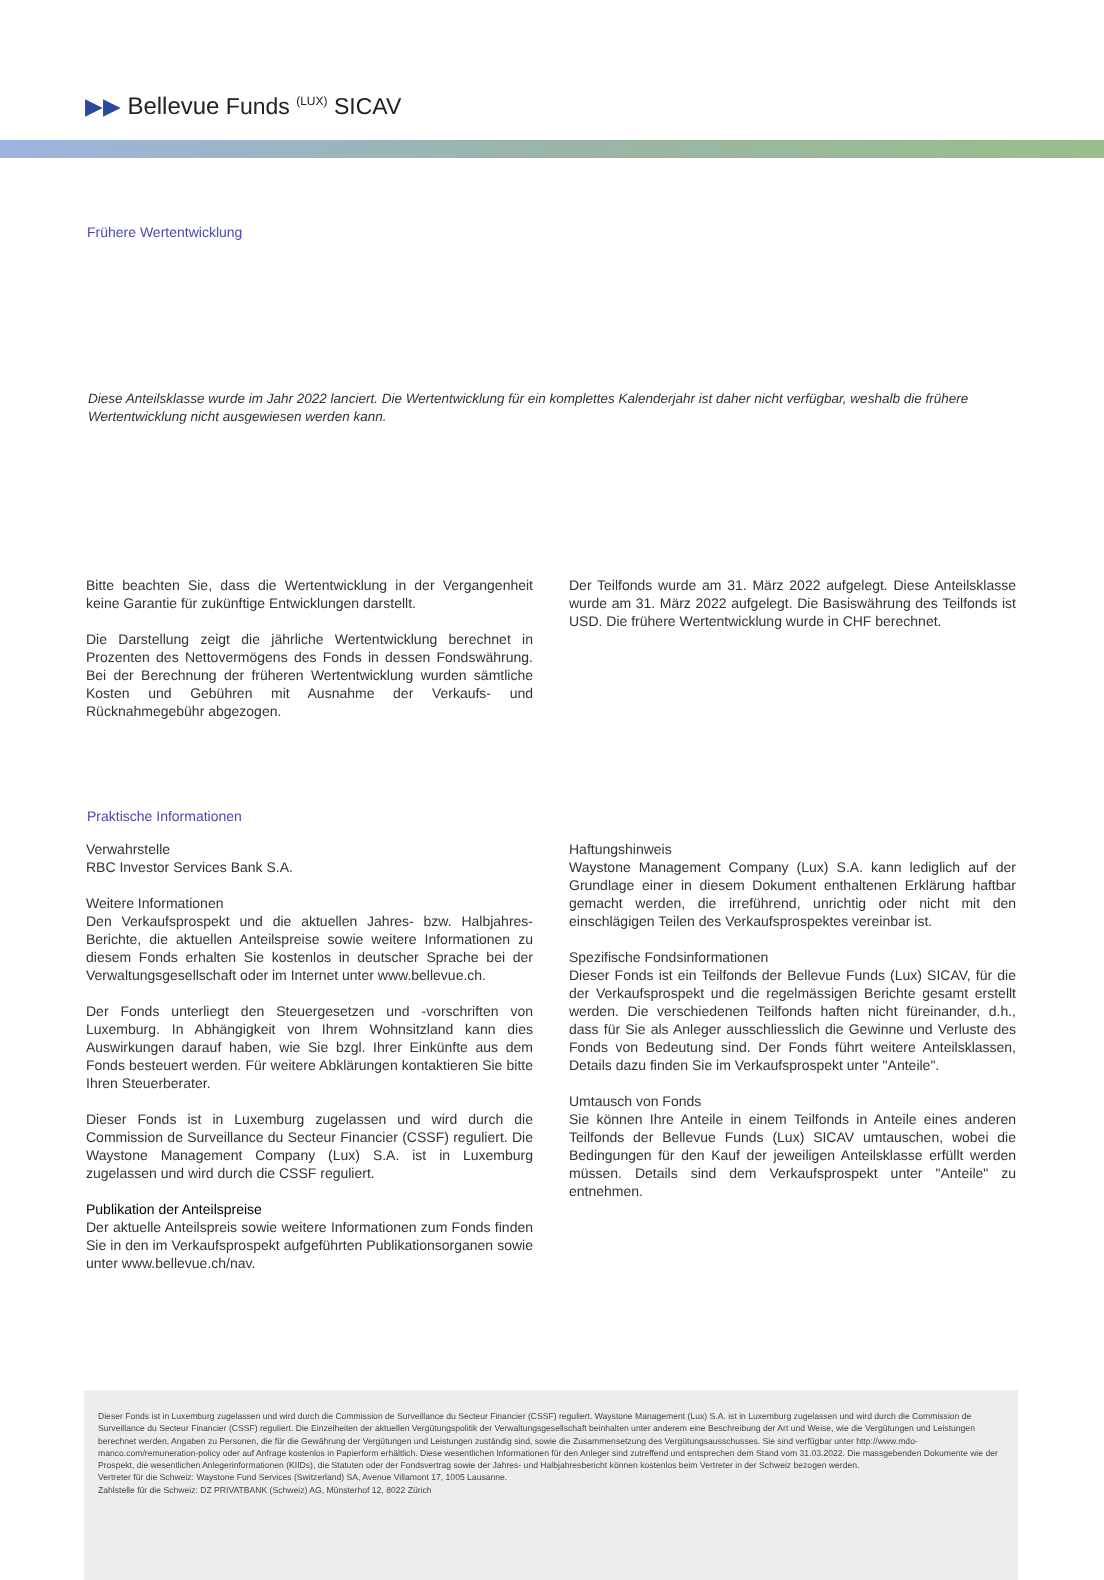▶▶ Bellevue Funds <sup>(LUX)</sup> SICAV
Frühere Wertentwicklung
Diese Anteilsklasse wurde im Jahr 2022 lanciert. Die Wertentwicklung für ein komplettes Kalenderjahr ist daher nicht verfügbar, weshalb die frühere Wertentwicklung nicht ausgewiesen werden kann.
Bitte beachten Sie, dass die Wertentwicklung in der Vergangenheit keine Garantie für zukünftige Entwicklungen darstellt.
Die Darstellung zeigt die jährliche Wertentwicklung berechnet in Prozenten des Nettovermögens des Fonds in dessen Fondswährung. Bei der Berechnung der früheren Wertentwicklung wurden sämtliche Kosten und Gebühren mit Ausnahme der Verkaufs- und Rücknahmegebühr abgezogen.
Der Teilfonds wurde am 31. März 2022 aufgelegt. Diese Anteilsklasse wurde am 31. März 2022 aufgelegt. Die Basiswährung des Teilfonds ist USD. Die frühere Wertentwicklung wurde in CHF berechnet.
Praktische Informationen
Verwahrstelle
RBC Investor Services Bank S.A.
Weitere Informationen
Den Verkaufsprospekt und die aktuellen Jahres- bzw. Halbjahres-Berichte, die aktuellen Anteilspreise sowie weitere Informationen zu diesem Fonds erhalten Sie kostenlos in deutscher Sprache bei der Verwaltungsgesellschaft oder im Internet unter www.bellevue.ch.
Der Fonds unterliegt den Steuergesetzen und -vorschriften von Luxemburg. In Abhängigkeit von Ihrem Wohnsitzland kann dies Auswirkungen darauf haben, wie Sie bzgl. Ihrer Einkünfte aus dem Fonds besteuert werden. Für weitere Abklärungen kontaktieren Sie bitte Ihren Steuerberater.
Dieser Fonds ist in Luxemburg zugelassen und wird durch die Commission de Surveillance du Secteur Financier (CSSF) reguliert. Die Waystone Management Company (Lux) S.A. ist in Luxemburg zugelassen und wird durch die CSSF reguliert.
Publikation der Anteilspreise
Der aktuelle Anteilspreis sowie weitere Informationen zum Fonds finden Sie in den im Verkaufsprospekt aufgeführten Publikationsorganen sowie unter www.bellevue.ch/nav.
Haftungshinweis
Waystone Management Company (Lux) S.A. kann lediglich auf der Grundlage einer in diesem Dokument enthaltenen Erklärung haftbar gemacht werden, die irreführend, unrichtig oder nicht mit den einschlägigen Teilen des Verkaufsprospektes vereinbar ist.
Spezifische Fondsinformationen
Dieser Fonds ist ein Teilfonds der Bellevue Funds (Lux) SICAV, für die der Verkaufsprospekt und die regelmässigen Berichte gesamt erstellt werden. Die verschiedenen Teilfonds haften nicht füreinander, d.h., dass für Sie als Anleger ausschliesslich die Gewinne und Verluste des Fonds von Bedeutung sind. Der Fonds führt weitere Anteilsklassen, Details dazu finden Sie im Verkaufsprospekt unter "Anteile".
Umtausch von Fonds
Sie können Ihre Anteile in einem Teilfonds in Anteile eines anderen Teilfonds der Bellevue Funds (Lux) SICAV umtauschen, wobei die Bedingungen für den Kauf der jeweiligen Anteilsklasse erfüllt werden müssen. Details sind dem Verkaufsprospekt unter "Anteile" zu entnehmen.
Dieser Fonds ist in Luxemburg zugelassen und wird durch die Commission de Surveillance du Secteur Financier (CSSF) reguliert. Waystone Management (Lux) S.A. ist in Luxemburg zugelassen und wird durch die Commission de Surveillance du Secteur Financier (CSSF) reguliert. Die Einzelheiten der aktuellen Vergütungspolitik der Verwaltungsgesellschaft beinhalten unter anderem eine Beschreibung der Art und Weise, wie die Vergütungen und Leistungen berechnet werden, Angaben zu Personen, die für die Gewährung der Vergütungen und Leistungen zuständig sind, sowie die Zusammensetzung des Vergütungsausschusses. Sie sind verfügbar unter http://www.mdo-manco.com/remuneration-policy oder auf Anfrage kostenlos in Papierform erhältlich. Diese wesentlichen Informationen für den Anleger sind zutreffend und entsprechen dem Stand vom 31.03.2022. Die massgebenden Dokumente wie der Prospekt, die wesentlichen Anlegerinformationen (KIIDs), die Statuten oder der Fondsvertrag sowie der Jahres- und Halbjahresbericht können kostenlos beim Vertreter in der Schweiz bezogen werden.
Vertreter für die Schweiz: Waystone Fund Services (Switzerland) SA, Avenue Villamont 17, 1005 Lausanne.
Zahlstelle für die Schweiz: DZ PRIVATBANK (Schweiz) AG, Münsterhof 12, 8022 Zürich